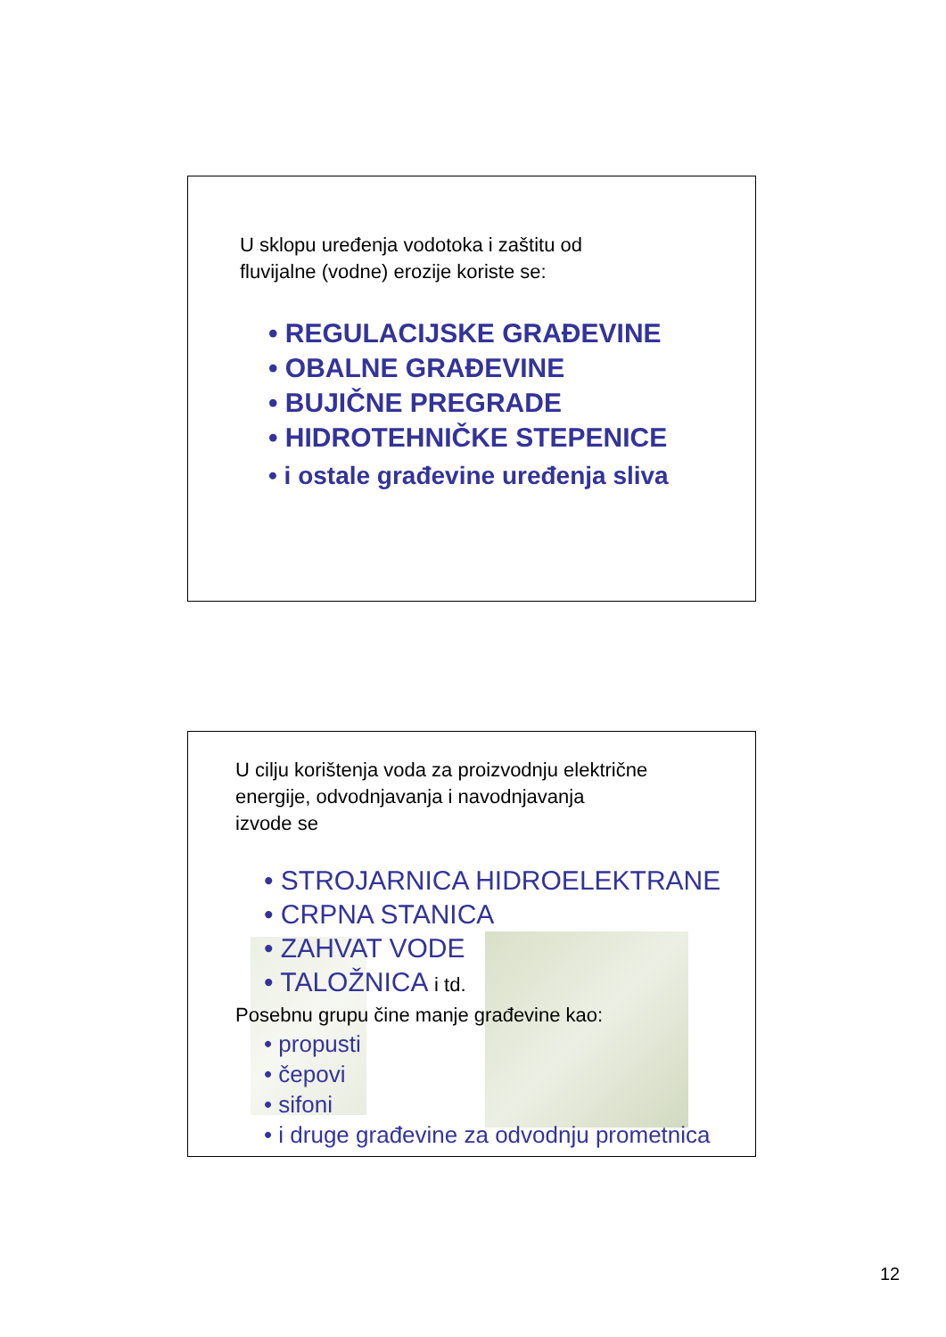U sklopu uređenja vodotoka i zaštitu od
fluvijalne (vodne) erozije koriste se:
• REGULACIJSKE GRAĐEVINE
• OBALNE GRAĐEVINE
• BUJIČNE PREGRADE
• HIDROTEHNIČKE STEPENICE
• i ostale građevine uređenja sliva
U cilju korištenja voda za proizvodnju električne
energije, odvodnjavanja i navodnjavanja
izvode se
• STROJARNICA HIDROELEKTRANE
• CRPNA STANICA
• ZAHVAT VODE
• TALOŽNICA i td.
Posebnu grupu čine manje građevine kao:
• propusti
• čepovi
• sifoni
• i druge građevine za odvodnju prometnica
12